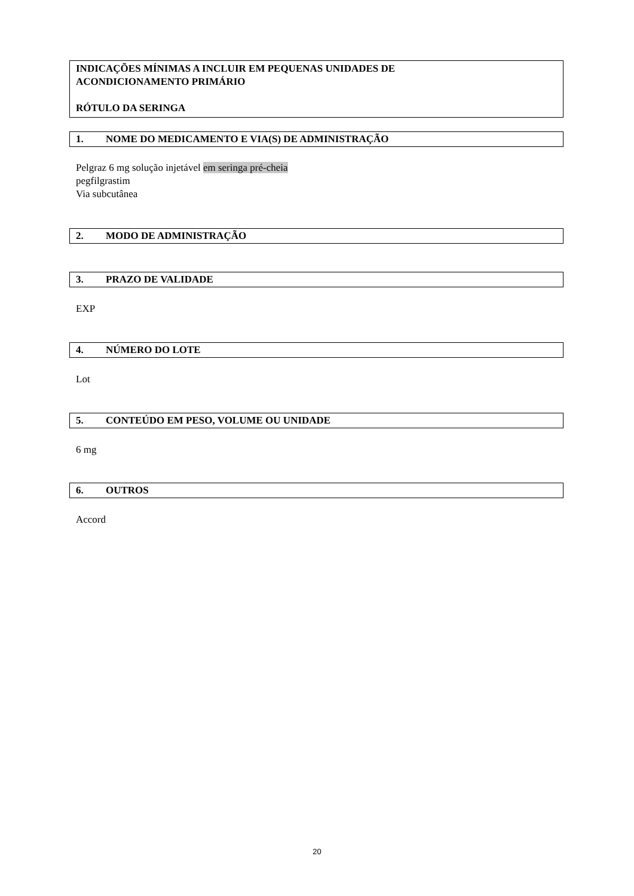INDICAÇÕES MÍNIMAS A INCLUIR EM PEQUENAS UNIDADES DE
ACONDICIONAMENTO PRIMÁRIO
RÓTULO DA SERINGA
1. NOME DO MEDICAMENTO E VIA(S) DE ADMINISTRAÇÃO
Pelgraz 6 mg solução injetável em seringa pré-cheia
pegfilgrastim
Via subcutânea
2. MODO DE ADMINISTRAÇÃO
3. PRAZO DE VALIDADE
EXP
4. NÚMERO DO LOTE
Lot
5. CONTEÚDO EM PESO, VOLUME OU UNIDADE
6 mg
6. OUTROS
Accord
20